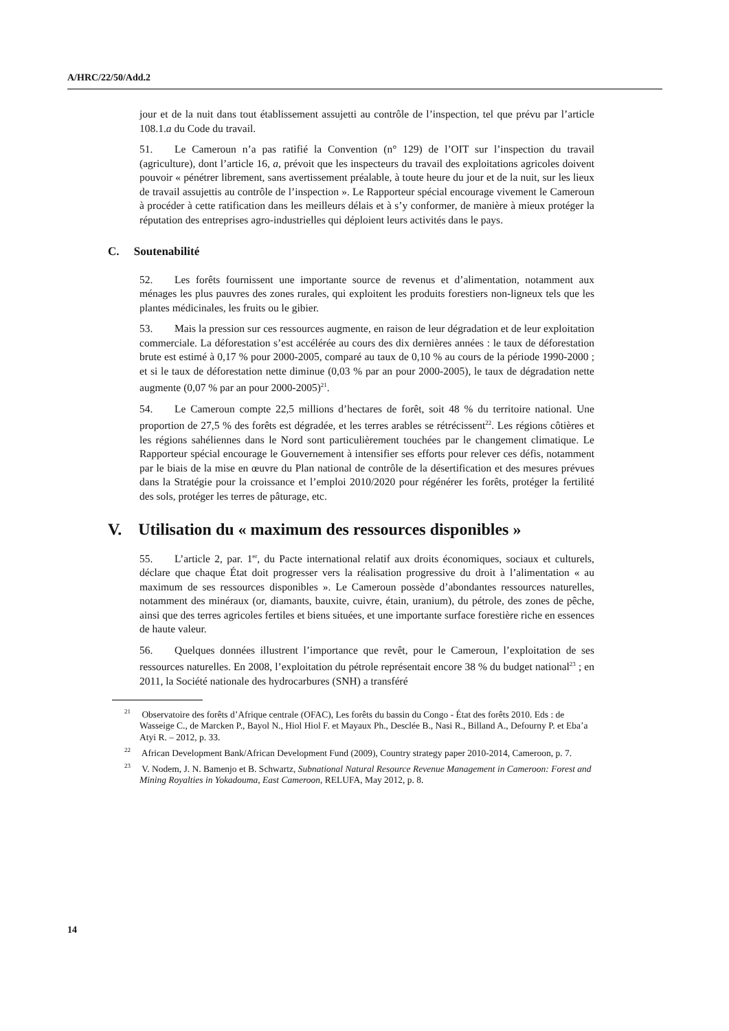A/HRC/22/50/Add.2
jour et de la nuit dans tout établissement assujetti au contrôle de l’inspection, tel que prévu par l’article 108.1.a du Code du travail.
51. Le Cameroun n’a pas ratifié la Convention (n° 129) de l’OIT sur l’inspection du travail (agriculture), dont l’article 16, a, prévoit que les inspecteurs du travail des exploitations agricoles doivent pouvoir « pénétrer librement, sans avertissement préalable, à toute heure du jour et de la nuit, sur les lieux de travail assujettis au contrôle de l’inspection ». Le Rapporteur spécial encourage vivement le Cameroun à procéder à cette ratification dans les meilleurs délais et à s’y conformer, de manière à mieux protéger la réputation des entreprises agro-industrielles qui déploient leurs activités dans le pays.
C. Soutenabilité
52. Les forêts fournissent une importante source de revenus et d’alimentation, notamment aux ménages les plus pauvres des zones rurales, qui exploitent les produits forestiers non-ligneux tels que les plantes médicinales, les fruits ou le gibier.
53. Mais la pression sur ces ressources augmente, en raison de leur dégradation et de leur exploitation commerciale. La déforestation s’est accélérée au cours des dix dernières années : le taux de déforestation brute est estimé à 0,17 % pour 2000-2005, comparé au taux de 0,10 % au cours de la période 1990-2000 ; et si le taux de déforestation nette diminue (0,03 % par an pour 2000-2005), le taux de dégradation nette augmente (0,07 % par an pour 2000-2005)<sup>21</sup>.
54. Le Cameroun compte 22,5 millions d’hectares de forêt, soit 48 % du territoire national. Une proportion de 27,5 % des forêts est dégradée, et les terres arables se rétrécissent<sup>22</sup>. Les régions côtières et les régions sahéliennes dans le Nord sont particulièrement touchées par le changement climatique. Le Rapporteur spécial encourage le Gouvernement à intensifier ses efforts pour relever ces défis, notamment par le biais de la mise en œuvre du Plan national de contrôle de la désertification et des mesures prévues dans la Stratégie pour la croissance et l’emploi 2010/2020 pour régénérer les forêts, protéger la fertilité des sols, protéger les terres de pâturage, etc.
V. Utilisation du « maximum des ressources disponibles »
55. L’article 2, par. 1<sup>er</sup>, du Pacte international relatif aux droits économiques, sociaux et culturels, déclare que chaque État doit progresser vers la réalisation progressive du droit à l’alimentation « au maximum de ses ressources disponibles ». Le Cameroun possède d’abondantes ressources naturelles, notamment des minéraux (or, diamants, bauxite, cuivre, étain, uranium), du pétrole, des zones de pêche, ainsi que des terres agricoles fertiles et biens situées, et une importante surface forestière riche en essences de haute valeur.
56. Quelques données illustrent l’importance que revêt, pour le Cameroun, l’exploitation de ses ressources naturelles. En 2008, l’exploitation du pétrole représentait encore 38 % du budget national<sup>23</sup> ; en 2011, la Société nationale des hydrocarbures (SNH) a transféré
<sup>21</sup> Observatoire des forêts d’Afrique centrale (OFAC), Les forêts du bassin du Congo - État des forêts 2010. Eds : de Wasseige C., de Marcken P., Bayol N., Hiol Hiol F. et Mayaux Ph., Desclée B., Nasi R., Billand A., Defourny P. et Eba’a Atyi R. – 2012, p. 33.
<sup>22</sup> African Development Bank/African Development Fund (2009), Country strategy paper 2010-2014, Cameroon, p. 7.
<sup>23</sup> V. Nodem, J. N. Bamenjo et B. Schwartz, Subnational Natural Resource Revenue Management in Cameroon: Forest and Mining Royalties in Yokadouma, East Cameroon, RELUFA, May 2012, p. 8.
14